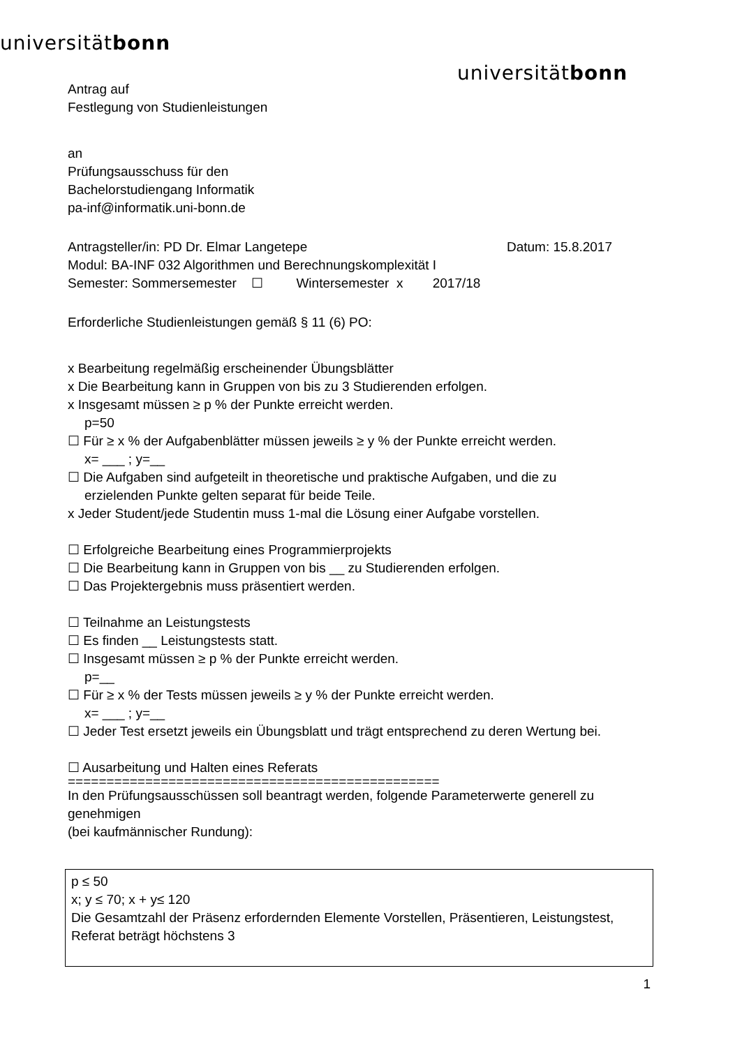universitätbonn
universitätbonn
Antrag auf
Festlegung von Studienleistungen
an
Prüfungsausschuss für den
Bachelorstudiengang Informatik
pa-inf@informatik.uni-bonn.de
Antragsteller/in: PD Dr. Elmar Langetepe Datum: 15.8.2017
Modul: BA-INF 032 Algorithmen und Berechnungskomplexität I
Semester: Sommersemester ☐ Wintersemester x 2017/18
Erforderliche Studienleistungen gemäß § 11 (6) PO:
x Bearbeitung regelmäßig erscheinender Übungsblätter
x Die Bearbeitung kann in Gruppen von bis zu 3 Studierenden erfolgen.
x Insgesamt müssen ≥ p % der Punkte erreicht werden.
p=50
☐ Für ≥ x % der Aufgabenblätter müssen jeweils ≥ y % der Punkte erreicht werden.
x= ___ ; y=__
☐ Die Aufgaben sind aufgeteilt in theoretische und praktische Aufgaben, und die zu
erzielenden Punkte gelten separat für beide Teile.
x Jeder Student/jede Studentin muss 1-mal die Lösung einer Aufgabe vorstellen.
☐ Erfolgreiche Bearbeitung eines Programmierprojekts
☐ Die Bearbeitung kann in Gruppen von bis __ zu Studierenden erfolgen.
☐ Das Projektergebnis muss präsentiert werden.
☐ Teilnahme an Leistungstests
☐ Es finden __ Leistungstests statt.
☐ Insgesamt müssen ≥ p % der Punkte erreicht werden.
p=__
☐ Für ≥ x % der Tests müssen jeweils ≥ y % der Punkte erreicht werden.
x= ___ ; y=__
☐ Jeder Test ersetzt jeweils ein Übungsblatt und trägt entsprechend zu deren Wertung bei.
☐ Ausarbeitung und Halten eines Referats
================================================
In den Prüfungsausschüssen soll beantragt werden, folgende Parameterwerte generell zu genehmigen
(bei kaufmännischer Rundung):
p ≤ 50
x; y ≤ 70; x + y≤ 120
Die Gesamtzahl der Präsenz erfordernden Elemente Vorstellen, Präsentieren, Leistungstest, Referat beträgt höchstens 3
1